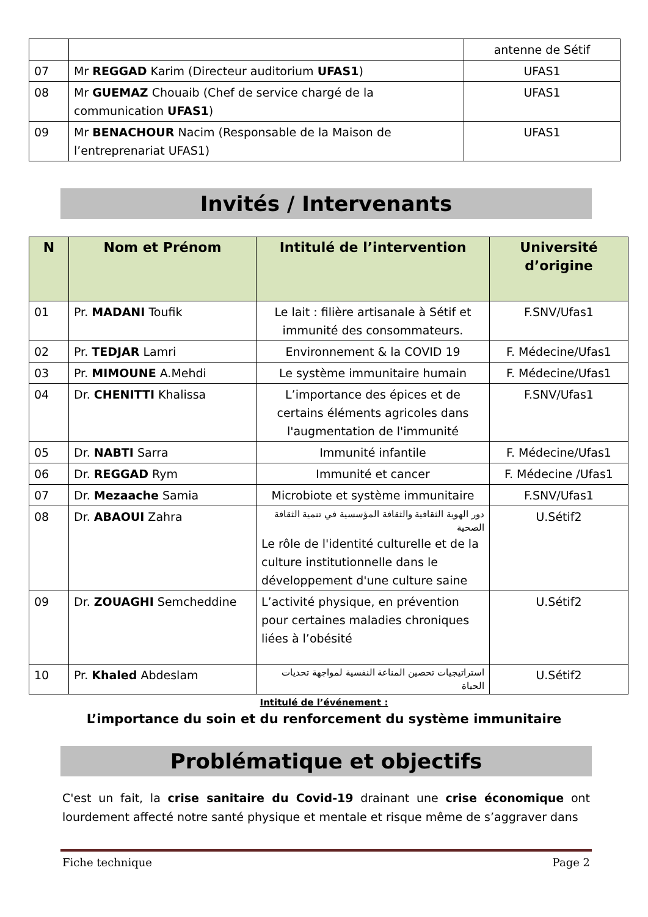| | | antenne de Sétif |
| 07 | Mr REGGAD Karim (Directeur auditorium UFAS1 ) | UFAS1 |
| 08 | Mr GUEMAZ Chouaib (Chef de service chargé de la communication UFAS1 ) | UFAS1 |
| 09 | Mr BENACHOUR Nacim (Responsable de la Maison de l’entreprenariat UFAS1) | UFAS1 |
Invités / Intervenants
| N | Nom et Prénom | Intitulé de l’intervention | Université d’origine |
| --- | --- | --- | --- |
| 01 | Pr. MADANI Toufik | Le lait : filière artisanale à Sétif et immunité des consommateurs. | F.SNV/Ufas1 |
| 02 | Pr. TEDJAR Lamri | Environnement & la COVID 19 | F. Médecine/Ufas1 |
| 03 | Pr. MIMOUNE A.Mehdi | Le système immunitaire humain | F. Médecine/Ufas1 |
| 04 | Dr. CHENITTI Khalissa | L’importance des épices et de certains éléments agricoles dans l'augmentation de l'immunité | F.SNV/Ufas1 |
| 05 | Dr. NABTI Sarra | Immunité infantile | F. Médecine/Ufas1 |
| 06 | Dr. REGGAD Rym | Immunité et cancer | F. Médecine /Ufas1 |
| 07 | Dr. Mezaache Samia | Microbiote et système immunitaire | F.SNV/Ufas1 |
| 08 | Dr. ABAOUI Zahra | دور الهوية الثقافية والثقافة المؤسسية في تنمية الثقافة الصحية Le rôle de l'identité culturelle et de la culture institutionnelle dans le développement d'une culture saine | U.Sétif2 |
| 09 | Dr. ZOUAGHI Semcheddine | L’activité physique, en prévention pour certaines maladies chroniques liées à l’obésité | U.Sétif2 |
| 10 | Pr. Khaled Abdeslam | استراتيجيات تحصين المناعة النفسية لمواجهة تحديات الحياة | U.Sétif2 |
Intitulé de l’événement :
L’importance du soin et du renforcement du système immunitaire
Problématique et objectifs
C'est un fait, la crise sanitaire du Covid-19 drainant une crise économique ont lourdement affecté notre santé physique et mentale et risque même de s’aggraver dans
Fiche technique Page 2